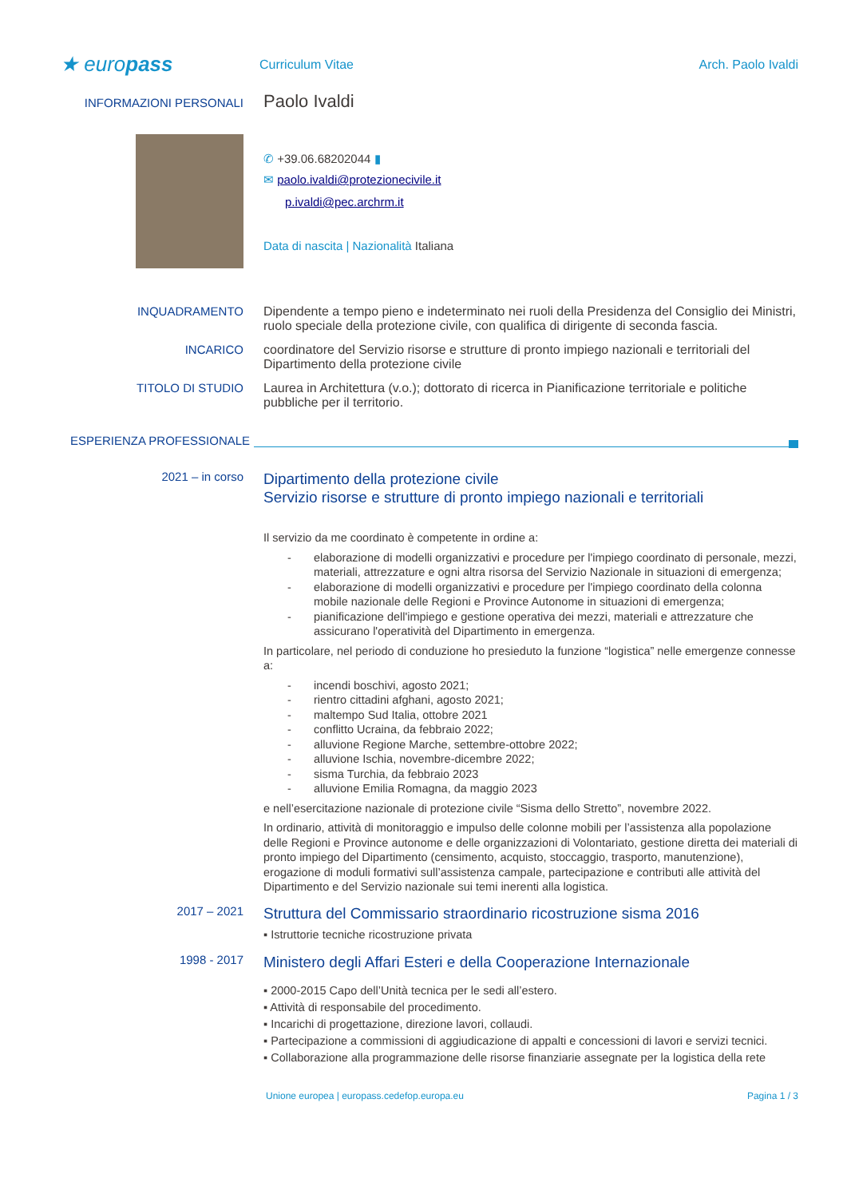★ europass
Curriculum Vitae Arch. Paolo Ivaldi
INFORMAZIONI PERSONALI
Paolo Ivaldi
✆ +39.06.68202044 ▮
✉ paolo.ivaldi@protezionecivile.it
p.ivaldi@pec.archrm.it
Data di nascita | Nazionalità Italiana
INQUADRAMENTO Dipendente a tempo pieno e indeterminato nei ruoli della Presidenza del Consiglio dei Ministri, ruolo speciale della protezione civile, con qualifica di dirigente di seconda fascia.
INCARICO coordinatore del Servizio risorse e strutture di pronto impiego nazionali e territoriali del Dipartimento della protezione civile
TITOLO DI STUDIO Laurea in Architettura (v.o.); dottorato di ricerca in Pianificazione territoriale e politiche pubbliche per il territorio.
ESPERIENZA PROFESSIONALE
2021 – in corso
Dipartimento della protezione civile
Servizio risorse e strutture di pronto impiego nazionali e territoriali
Il servizio da me coordinato è competente in ordine a:
- elaborazione di modelli organizzativi e procedure per l'impiego coordinato di personale, mezzi, materiali, attrezzature e ogni altra risorsa del Servizio Nazionale in situazioni di emergenza;
- elaborazione di modelli organizzativi e procedure per l'impiego coordinato della colonna mobile nazionale delle Regioni e Province Autonome in situazioni di emergenza;
- pianificazione dell'impiego e gestione operativa dei mezzi, materiali e attrezzature che assicurano l'operatività del Dipartimento in emergenza.
In particolare, nel periodo di conduzione ho presieduto la funzione “logistica” nelle emergenze connesse a:
- incendi boschivi, agosto 2021;
- rientro cittadini afghani, agosto 2021;
- maltempo Sud Italia, ottobre 2021
- conflitto Ucraina, da febbraio 2022;
- alluvione Regione Marche, settembre-ottobre 2022;
- alluvione Ischia, novembre-dicembre 2022;
- sisma Turchia, da febbraio 2023
- alluvione Emilia Romagna, da maggio 2023
e nell’esercitazione nazionale di protezione civile “Sisma dello Stretto”, novembre 2022.
In ordinario, attività di monitoraggio e impulso delle colonne mobili per l’assistenza alla popolazione delle Regioni e Province autonome e delle organizzazioni di Volontariato, gestione diretta dei materiali di pronto impiego del Dipartimento (censimento, acquisto, stoccaggio, trasporto, manutenzione), erogazione di moduli formativi sull’assistenza campale, partecipazione e contributi alle attività del Dipartimento e del Servizio nazionale sui temi inerenti alla logistica.
2017 – 2021
Struttura del Commissario straordinario ricostruzione sisma 2016
▪ Istruttorie tecniche ricostruzione privata
1998 - 2017
Ministero degli Affari Esteri e della Cooperazione Internazionale
▪ 2000-2015 Capo dell’Unità tecnica per le sedi all’estero.
▪ Attività di responsabile del procedimento.
▪ Incarichi di progettazione, direzione lavori, collaudi.
▪ Partecipazione a commissioni di aggiudicazione di appalti e concessioni di lavori e servizi tecnici.
▪ Collaborazione alla programmazione delle risorse finanziarie assegnate per la logistica della rete
Unione europea | europass.cedefop.europa.eu
Pagina 1 / 3